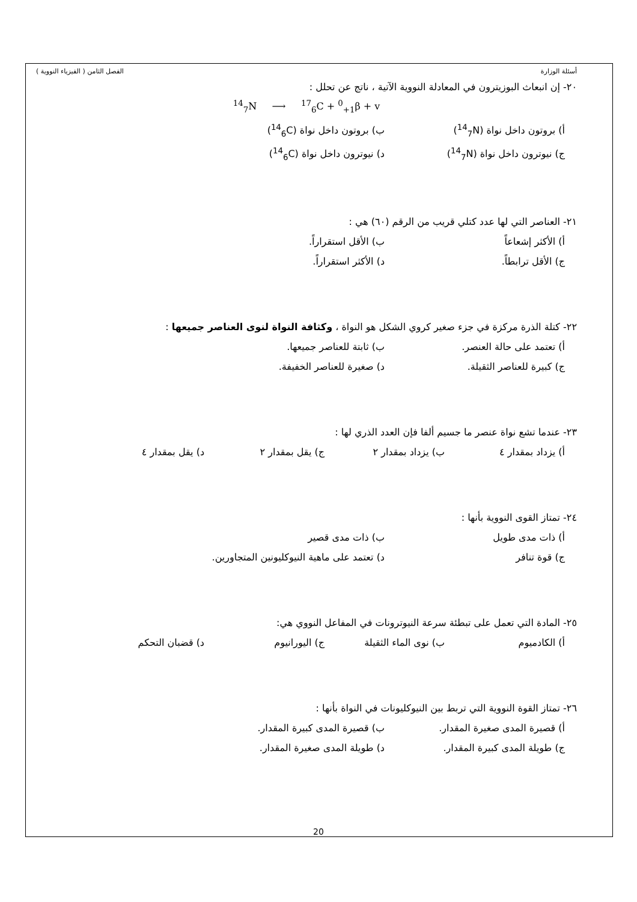أسئلة الوزارة الفصل الثامن ( الفيزياء النووية )
٢٠- إن انبعاث البوزيترون في المعادلة النووية الآتية ، ناتج عن تحلل :
<sup>14</sup> <sub>7</sub>N ⟶ <sup>17</sup><sub>6</sub>C + <sup>0</sup><sub>+1</sub>β + v
أ) بروتون داخل نواة (<sup>14</sup><sub>7</sub>N) ب) بروتون داخل نواة (<sup>14</sup><sub>6</sub>C)
ج) نيوترون داخل نواة (<sup>14</sup><sub>7</sub>N) د) نيوترون داخل نواة (<sup>14</sup><sub>6</sub>C)
٢١- العناصر التي لها عدد كتلي قريب من الرقم (٦٠) هي :
أ) الأكثر إشعاعاً ب) الأقل استقراراً.
ج) الأقل ترابطاً. د) الأكثر استقراراً.
٢٢- كتلة الذرة مركزة في جزء صغير كروي الشكل هو النواة ، وكثافة النواة لنوى العناصر جميعها :
أ) تعتمد على حالة العنصر. ب) ثابتة للعناصر جميعها.
ج) كبيرة للعناصر الثقيلة. د) صغيرة للعناصر الخفيفة.
٢٣- عندما تشع نواة عنصر ما جسيم ألفا فإن العدد الذري لها :
أ) يزداد بمقدار ٤ ب) يزداد بمقدار ٢ ج) يقل بمقدار ٢ د) يقل بمقدار ٤
٢٤- تمتاز القوى النووية بأنها :
أ) ذات مدى طويل ب) ذات مدى قصير
ج) قوة تنافر د) تعتمد على ماهية النيوكليونين المتجاورين.
٢٥- المادة التي تعمل على تبطئة سرعة النيوترونات في المفاعل النووي هي:
أ) الكادميوم ب) نوى الماء الثقيلة ج) اليورانيوم د) قضبان التحكم
٢٦- تمتاز القوة النووية التي تربط بين النيوكليونات في النواة بأنها :
أ) قصيرة المدى صغيرة المقدار. ب) قصيرة المدى كبيرة المقدار.
ج) طويلة المدى كبيرة المقدار. د) طويلة المدى صغيرة المقدار.
20